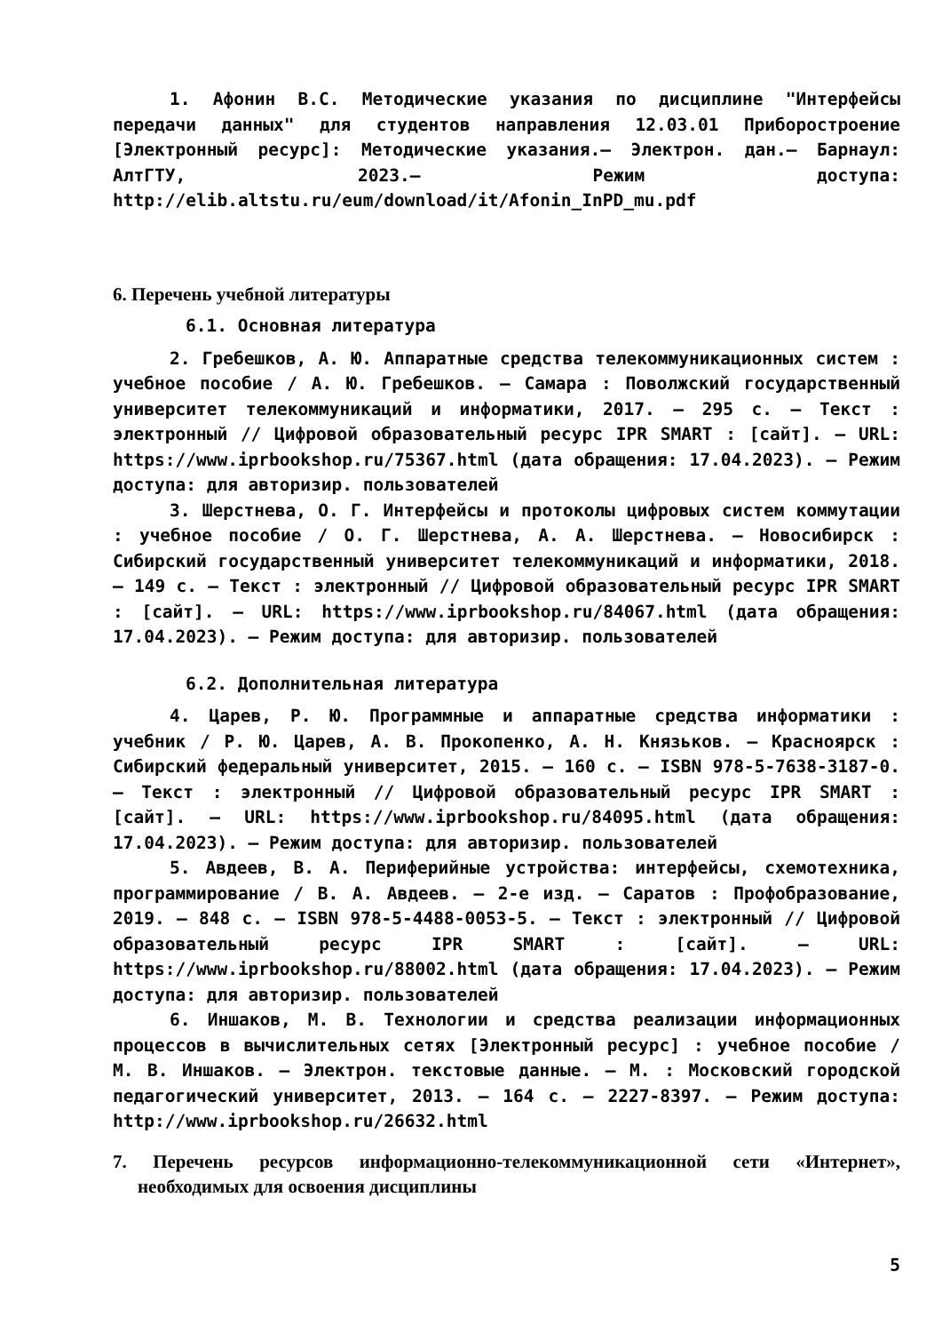1. Афонин В.С. Методические указания по дисциплине "Интерфейсы передачи данных" для студентов направления 12.03.01 Приборостроение [Электронный ресурс]: Методические указания.– Электрон. дан.– Барнаул: АлтГТУ, 2023.– Режим доступа: http://elib.altstu.ru/eum/download/it/Afonin_InPD_mu.pdf
6. Перечень учебной литературы
6.1. Основная литература
2. Гребешков, А. Ю. Аппаратные средства телекоммуникационных систем : учебное пособие / А. Ю. Гребешков. — Самара : Поволжский государственный университет телекоммуникаций и информатики, 2017. — 295 с. — Текст : электронный // Цифровой образовательный ресурс IPR SMART : [сайт]. — URL: https://www.iprbookshop.ru/75367.html (дата обращения: 17.04.2023). — Режим доступа: для авторизир. пользователей
3. Шерстнева, О. Г. Интерфейсы и протоколы цифровых систем коммутации : учебное пособие / О. Г. Шерстнева, А. А. Шерстнева. — Новосибирск : Сибирский государственный университет телекоммуникаций и информатики, 2018. — 149 с. — Текст : электронный // Цифровой образовательный ресурс IPR SMART : [сайт]. — URL: https://www.iprbookshop.ru/84067.html (дата обращения: 17.04.2023). — Режим доступа: для авторизир. пользователей
6.2. Дополнительная литература
4. Царев, Р. Ю. Программные и аппаратные средства информатики : учебник / Р. Ю. Царев, А. В. Прокопенко, А. Н. Князьков. — Красноярск : Сибирский федеральный университет, 2015. — 160 с. — ISBN 978-5-7638-3187-0. — Текст : электронный // Цифровой образовательный ресурс IPR SMART : [сайт]. — URL: https://www.iprbookshop.ru/84095.html (дата обращения: 17.04.2023). — Режим доступа: для авторизир. пользователей
5. Авдеев, В. А. Периферийные устройства: интерфейсы, схемотехника, программирование / В. А. Авдеев. — 2-е изд. — Саратов : Профобразование, 2019. — 848 c. — ISBN 978-5-4488-0053-5. — Текст : электронный // Цифровой образовательный ресурс IPR SMART : [сайт]. — URL: https://www.iprbookshop.ru/88002.html (дата обращения: 17.04.2023). — Режим доступа: для авторизир. пользователей
6. Иншаков, М. В. Технологии и средства реализации информационных процессов в вычислительных сетях [Электронный ресурс] : учебное пособие / М. В. Иншаков. — Электрон. текстовые данные. — М. : Московский городской педагогический университет, 2013. — 164 c. — 2227-8397. — Режим доступа: http://www.iprbookshop.ru/26632.html
7. Перечень ресурсов информационно-телекоммуникационной сети «Интернет», необходимых для освоения дисциплины
5